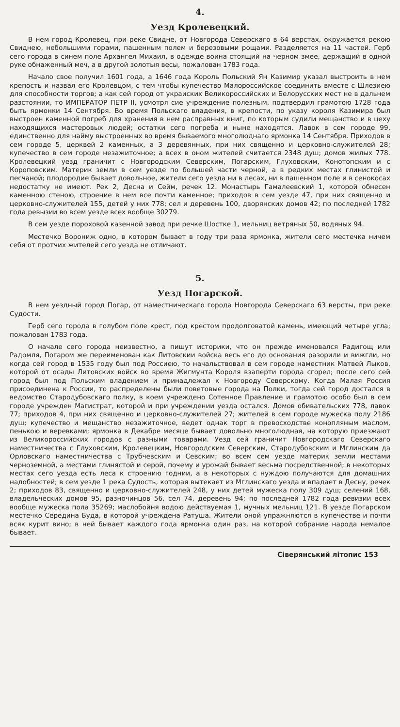4.
Уезд Кролевецкий.
В нем город Кролевец, при реке Свидне, от Новгорода Северскаго в 64 верстах, окружается рекою Свиднею, небольшими горами, пашенным полем и березовыми рощами. Разделяется на 11 частей. Герб сего города в синем поле Архангел Михаил, в одежде воина стоящий на черном змее, держащий в одной руке обнаженный меч, а в другой золотыя весы, пожалован 1783 года.
Начало свое получил 1601 года, а 1646 года Король Польский Ян Казимир указал выстроить в нем крепость и назвал его Кролевцом, с тем чтобы купечество Малороссийское соединить вместе с Шлезиею для способности торгов; а как сей город от украиских Великороссийских и Белорусских мест не в дальнем разстоянии, то ИМПЕРАТОР ПЕТР II, усмотря сие учреждение полезным, подтвердил грамотою 1728 года быть ярмонки 14 Сентября. Во время Польскаго владения, в крепости, по указу короля Казимира был выстроен каменной погреб для хранения в нем расправных книг, по которым судили мещанство и в цеху находящихся мастеровых людей; остатки сего погреба и ныне находятся. Лавок в сем городе 99, единственно для найму выстроенных во время бываемого многолюднаго ярмонка 14 Сентября. Приходов в сем городе 5, церквей 2 каменных, а 3 деревянных, при них священно и церковно-служителей 28; купечество в сем городе незажиточное; а всех в оном жителей считается 2348 душ; домов жилых 778. Кролевецкий уезд граничит с Новгородским Северским, Погарским, Глуховским, Конотопским и с Короповским. Материк земли в сем уезде по большей части черной, а в редких местах глинистой и песчаной; плодородие бывает довольное, жители сего уезда ни в лесах, ни в пашенном поле и в сенокосах недостатку не имеют. Рек 2, Десна и Сейм, речек 12. Монастырь Гамалеевский 1, которой обнесен каменною стеною, строение в нем все почти каменное; приходов в сем уезде 47, при них священно и церковно-служителей 155, детей у них 778; сел и деревень 100, дворянских домов 42; по последней 1782 года ревызии во всем уезде всех вообще 30279.
В сем уезде пороховой казенной завод при речке Шостке 1, мельниц ветряных 50, водяных 94.
Местечко Ворониж одно, в котором бывает в году три раза ярмонка, жители сего местечка ничем себя от протчих жителей сего уезда не отличают.
5.
Уезд Погарской.
В нем уездный город Погар, от наместническаго города Новгорода Северскаго 63 версты, при реке Судости.
Герб сего города в голубом поле крест, под крестом продолговатой камень, имеющий четыре угла; пожалован 1783 года.
О начале сего города неизвестно, а пишут историки, что он прежде именовался Радигощ или Радомля, Погаром же переименован как Литовскии войска весь его до основания разорили и вижгли, но когда сей город в 1535 году был под Россиею, то начальствовал в сем городе наместник Матвей Лыков, которой от осады Литовских войск во время Жигмунта Короля взаперти города сгорел; после сего сей город был под Польским владением и принадлежал к Новгороду Северскому. Когда Малая Россия присоединена к России, то распределены были поветовые города на Полки, тогда сей город достался в ведомство Стародубовскаго полку, в коем учреждено Сотенное Правление и грамотою особо был в сем городе учрежден Магистрат, которой и при учреждении уезда остался. Домов обивательских 778, лавок 77; приходов 4, при них священно и церковно-служителей 27; жителей в сем городе мужеска полу 2186 душ; купечество и мещанство незажиточное, ведет однак торг в превосходстве конопляным маслом, пенькою и веревками; ярмонка в Декабре месяце бывает довольно многолюдная, на которую приезжают из Великороссийских городов с разными товарами. Уезд сей граничит Новгородскаго Северскаго наместничества с Глуховским, Кролевецким, Новгородским Северским, Стародубовским и Мглинским да Орловскаго наместничества с Трубчевским и Севским; во всем сем уезде материк земли местами черноземной, а местами глинястой и серой, почему и урожай бывает весьма посредственной; в некоторых местах сего уезда есть леса к строению годнии, а в некоторых с нуждою получаются для домашних надобностей; в сем уезде 1 река Судость, которая вытекает из Мглинскаго уезда и впадает в Десну, речек 2; приходов 83, священно и церковно-служителей 248, у них детей мужеска полу 309 душ; селений 168, владельческих домов 95, разночинцов 56, сел 74, деревень 94; по последней 1782 года ревизии всех вообще мужеска пола 35269; маслобойня водою действуемая 1, мучных мельниц 121. В уезде Погарском местечко Середина Буда, в которой учреждена Ратуша. Жители оной упражняются в купечестве и почти всяк курит вино; в ней бывает каждого года ярмонка один раз, на которой собрание народа немалое бывает.
Сіверянський літопис 153